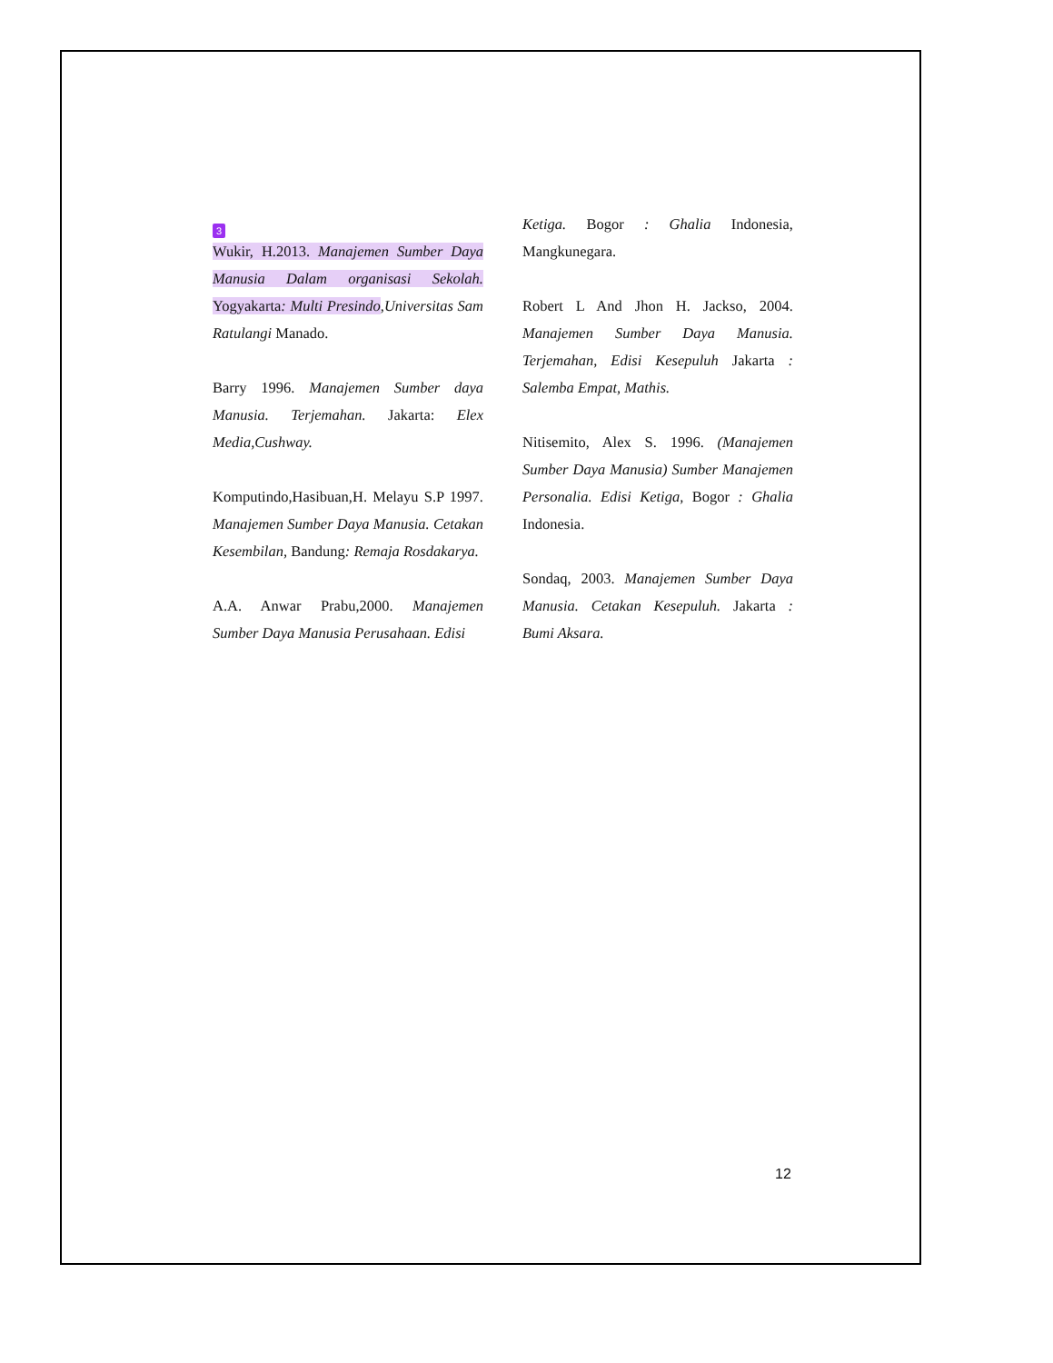3
Wukir, H.2013. Manajemen Sumber Daya Manusia Dalam organisasi Sekolah. Yogyakarta: Multi Presindo,Universitas Sam Ratulangi Manado.
Barry 1996. Manajemen Sumber daya Manusia. Terjemahan. Jakarta: Elex Media,Cushway.
Komputindo,Hasibuan,H. Melayu S.P 1997. Manajemen Sumber Daya Manusia. Cetakan Kesembilan, Bandung: Remaja Rosdakarya.
A.A. Anwar Prabu,2000. Manajemen Sumber Daya Manusia Perusahaan. Edisi
Ketiga. Bogor : Ghalia Indonesia, Mangkunegara.
Robert L And Jhon H. Jackso, 2004. Manajemen Sumber Daya Manusia. Terjemahan, Edisi Kesepuluh Jakarta : Salemba Empat, Mathis.
Nitisemito, Alex S. 1996. (Manajemen Sumber Daya Manusia) Sumber Manajemen Personalia. Edisi Ketiga, Bogor : Ghalia Indonesia.
Sondaq, 2003. Manajemen Sumber Daya Manusia. Cetakan Kesepuluh. Jakarta : Bumi Aksara.
12